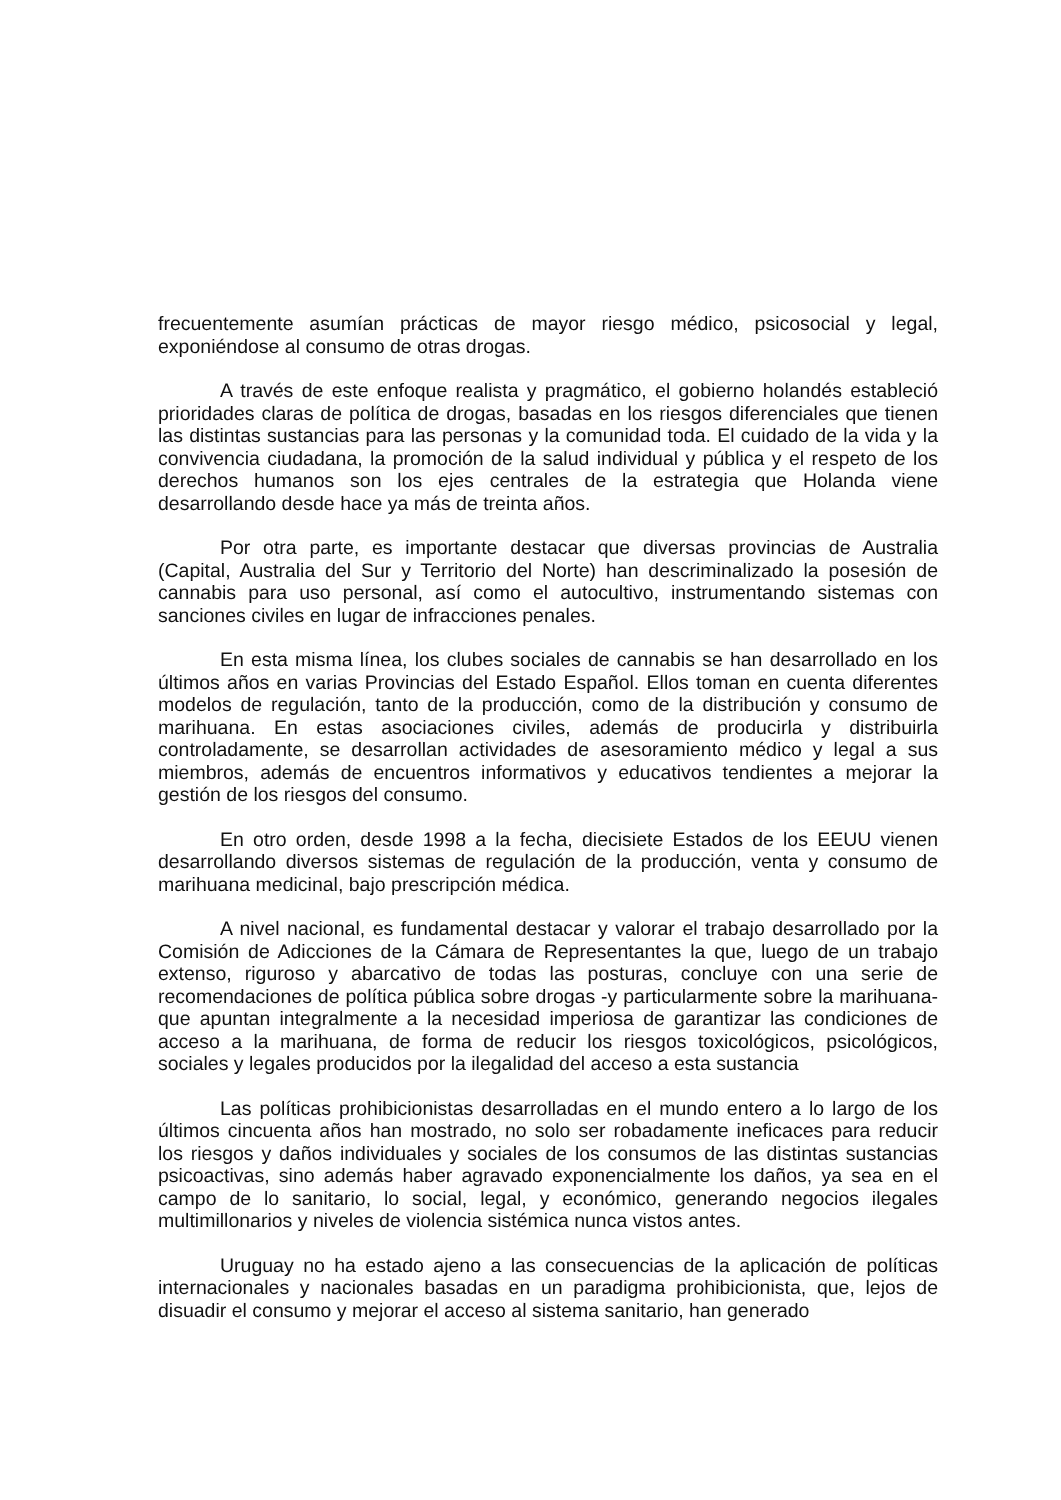frecuentemente asumían prácticas de mayor riesgo médico, psicosocial y legal, exponiéndose al consumo de otras drogas.
A través de este enfoque realista y pragmático, el gobierno holandés estableció prioridades claras de política de drogas, basadas en los riesgos diferenciales que tienen las distintas sustancias para las personas y la comunidad toda. El cuidado de la vida y la convivencia ciudadana, la promoción de la salud individual y pública y el respeto de los derechos humanos son los ejes centrales de la estrategia que Holanda viene desarrollando desde hace ya más de treinta años.
Por otra parte, es importante destacar que diversas provincias de Australia (Capital, Australia del Sur y Territorio del Norte) han descriminalizado la posesión de cannabis para uso personal, así como el autocultivo, instrumentando sistemas con sanciones civiles en lugar de infracciones penales.
En esta misma línea, los clubes sociales de cannabis se han desarrollado en los últimos años en varias Provincias del Estado Español. Ellos toman en cuenta diferentes modelos de regulación, tanto de la producción, como de la distribución y consumo de marihuana. En estas asociaciones civiles, además de producirla y distribuirla controladamente, se desarrollan actividades de asesoramiento médico y legal a sus miembros, además de encuentros informativos y educativos tendientes a mejorar la gestión de los riesgos del consumo.
En otro orden, desde 1998 a la fecha, diecisiete Estados de los EEUU vienen desarrollando diversos sistemas de regulación de la producción, venta y consumo de marihuana medicinal, bajo prescripción médica.
A nivel nacional, es fundamental destacar y valorar el trabajo desarrollado por la Comisión de Adicciones de la Cámara de Representantes la que, luego de un trabajo extenso, riguroso y abarcativo de todas las posturas, concluye con una serie de recomendaciones de política pública sobre drogas -y particularmente sobre la marihuana- que apuntan integralmente a la necesidad imperiosa de garantizar las condiciones de acceso a la marihuana, de forma de reducir los riesgos toxicológicos, psicológicos, sociales y legales producidos por la ilegalidad del acceso a esta sustancia
Las políticas prohibicionistas desarrolladas en el mundo entero a lo largo de los últimos cincuenta años han mostrado, no solo ser robadamente ineficaces para reducir los riesgos y daños individuales y sociales de los consumos de las distintas sustancias psicoactivas, sino además haber agravado exponencialmente los daños, ya sea en el campo de lo sanitario, lo social, legal, y económico, generando negocios ilegales multimillonarios y niveles de violencia sistémica nunca vistos antes.
Uruguay no ha estado ajeno a las consecuencias de la aplicación de políticas internacionales y nacionales basadas en un paradigma prohibicionista, que, lejos de disuadir el consumo y mejorar el acceso al sistema sanitario, han generado